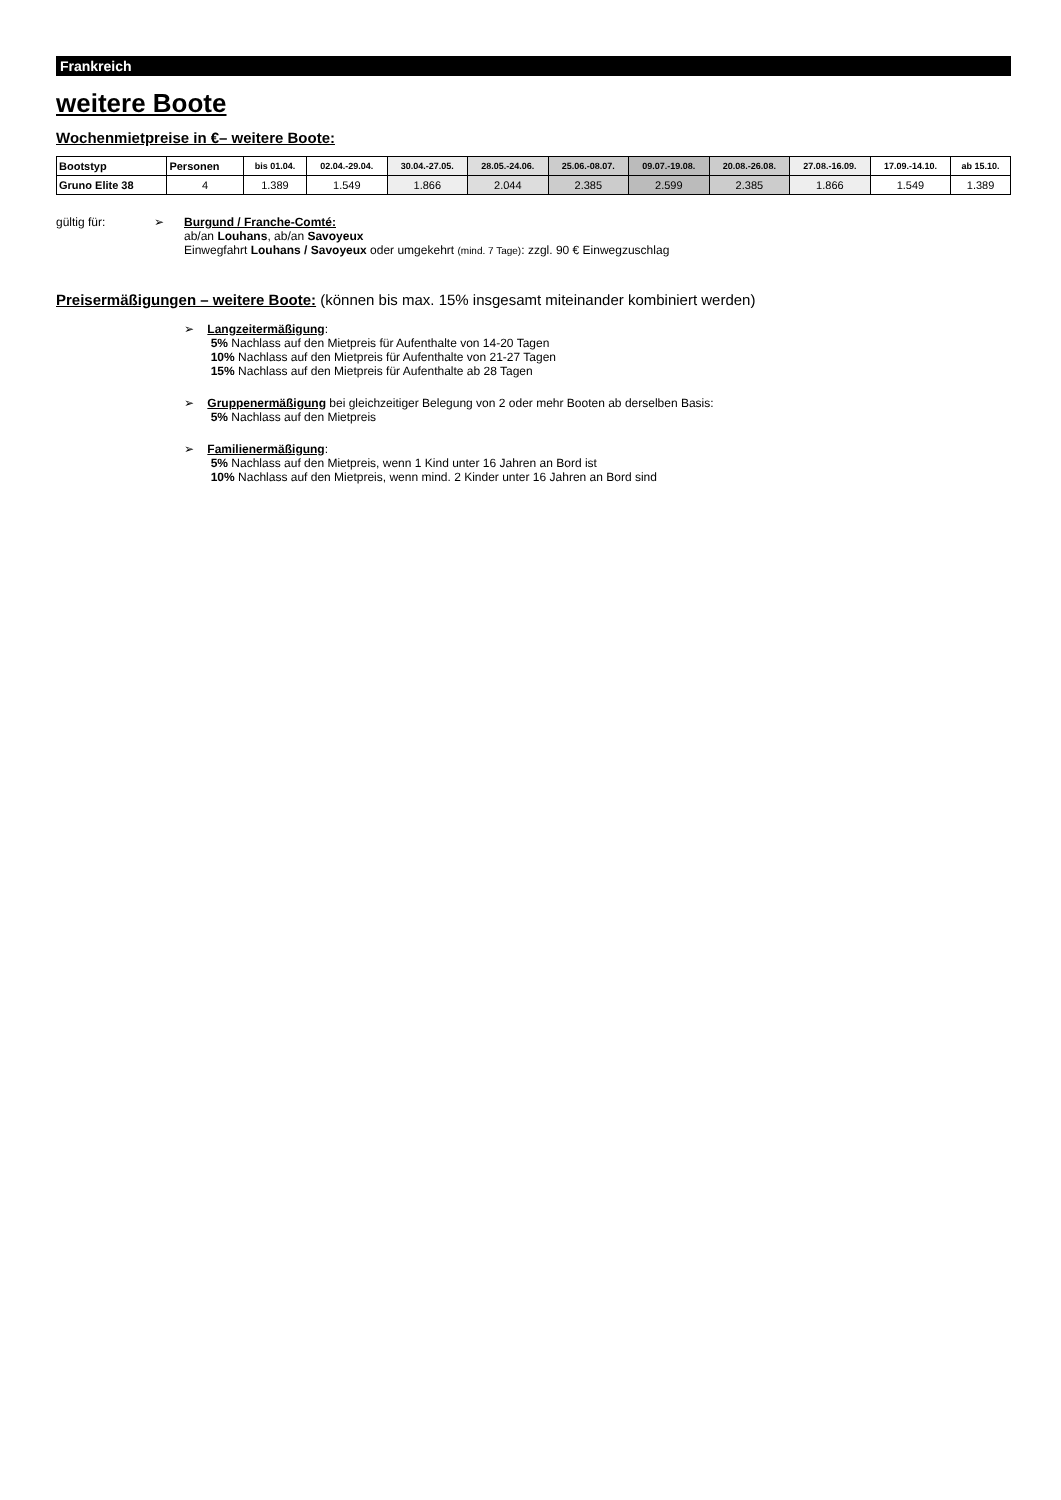Frankreich
weitere Boote
Wochenmietpreise in €– weitere Boote:
| Bootstyp | Personen | bis 01.04. | 02.04.-29.04. | 30.04.-27.05. | 28.05.-24.06. | 25.06.-08.07. | 09.07.-19.08. | 20.08.-26.08. | 27.08.-16.09. | 17.09.-14.10. | ab 15.10. |
| --- | --- | --- | --- | --- | --- | --- | --- | --- | --- | --- | --- |
| Gruno Elite 38 | 4 | 1.389 | 1.549 | 1.866 | 2.044 | 2.385 | 2.599 | 2.385 | 1.866 | 1.549 | 1.389 |
gültig für: ➢ Burgund / Franche-Comté:
ab/an Louhans, ab/an Savoyeux
Einwegfahrt Louhans / Savoyeux oder umgekehrt (mind. 7 Tage): zzgl. 90 € Einwegzuschlag
Preisermäßigungen – weitere Boote: (können bis max. 15% insgesamt miteinander kombiniert werden)
➢ Langzeitermäßigung:
5% Nachlass auf den Mietpreis für Aufenthalte von 14-20 Tagen
10% Nachlass auf den Mietpreis für Aufenthalte von 21-27 Tagen
15% Nachlass auf den Mietpreis für Aufenthalte ab 28 Tagen
➢ Gruppenermäßigung bei gleichzeitiger Belegung von 2 oder mehr Booten ab derselben Basis:
5% Nachlass auf den Mietpreis
➢ Familienermäßigung:
5% Nachlass auf den Mietpreis, wenn 1 Kind unter 16 Jahren an Bord ist
10% Nachlass auf den Mietpreis, wenn mind. 2 Kinder unter 16 Jahren an Bord sind